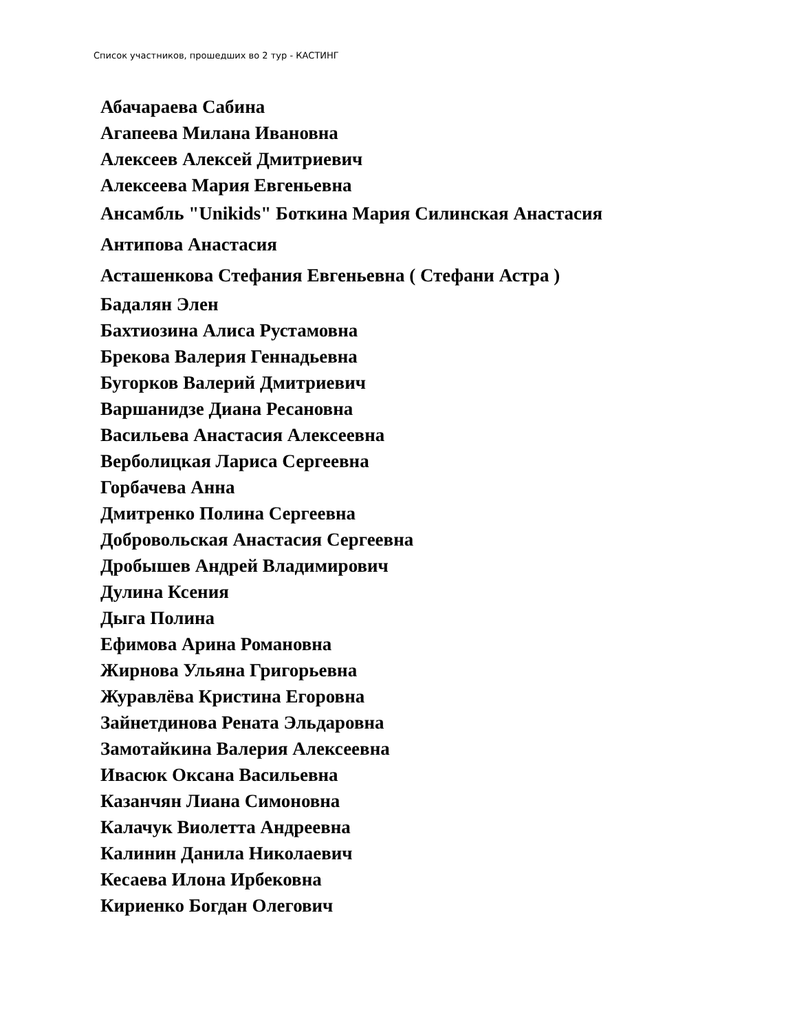Список участников, прошедших во 2 тур - КАСТИНГ
Абачараева Сабина
Агапеева Милана Ивановна
Алексеев Алексей Дмитриевич
Алексеева Мария Евгеньевна
Ансамбль "Unikids" Боткина Мария Силинская Анастасия
Антипова Анастасия
Асташенкова Стефания Евгеньевна ( Стефани Астра )
Бадалян Элен
Бахтиозина Алиса Рустамовна
Брекова Валерия Геннадьевна
Бугорков Валерий Дмитриевич
Варшанидзе Диана Ресановна
Васильева Анастасия Алексеевна
Верболицкая Лариса Сергеевна
Горбачева Анна
Дмитренко Полина Сергеевна
Добровольская Анастасия Сергеевна
Дробышев Андрей Владимирович
Дулина Ксения
Дыга Полина
Ефимова Арина Романовна
Жирнова Ульяна Григорьевна
Журавлёва Кристина Егоровна
Зайнетдинова Рената Эльдаровна
Замотайкина Валерия Алексеевна
Ивасюк Оксана Васильевна
Казанчян Лиана Симоновна
Калачук Виолетта Андреевна
Калинин Данила Николаевич
Кесаева Илона Ирбековна
Кириенко Богдан Олегович